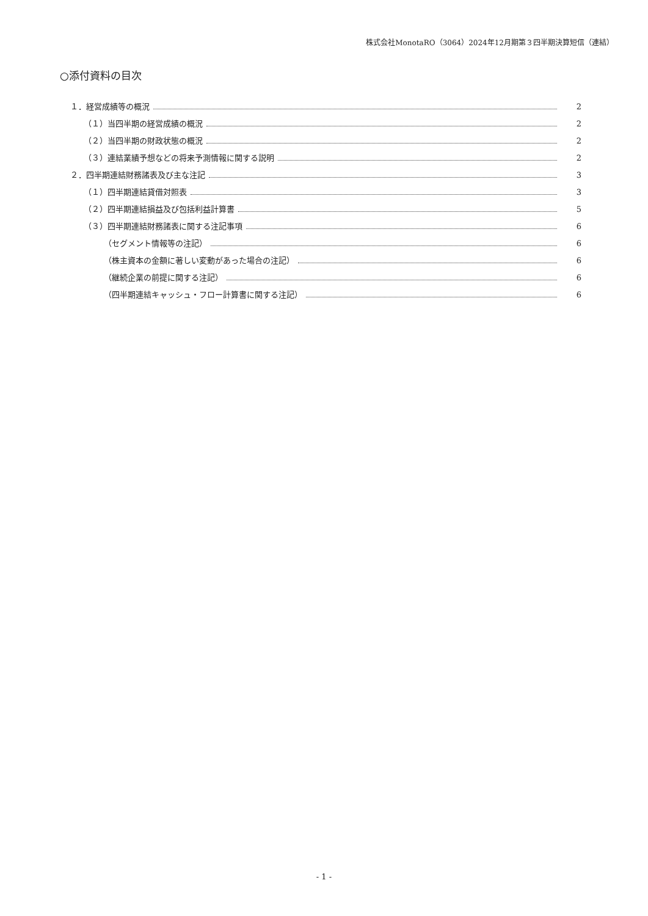株式会社MonotaRO（3064）2024年12月期第３四半期決算短信（連結）
○添付資料の目次
１．経営成績等の概況 2
（１）当四半期の経営成績の概況 2
（２）当四半期の財政状態の概況 2
（３）連結業績予想などの将来予測情報に関する説明 2
２．四半期連結財務諸表及び主な注記 3
（１）四半期連結貸借対照表 3
（２）四半期連結損益及び包括利益計算書 5
（３）四半期連結財務諸表に関する注記事項 6
（セグメント情報等の注記） 6
（株主資本の金額に著しい変動があった場合の注記） 6
（継続企業の前提に関する注記） 6
（四半期連結キャッシュ・フロー計算書に関する注記） 6
- 1 -